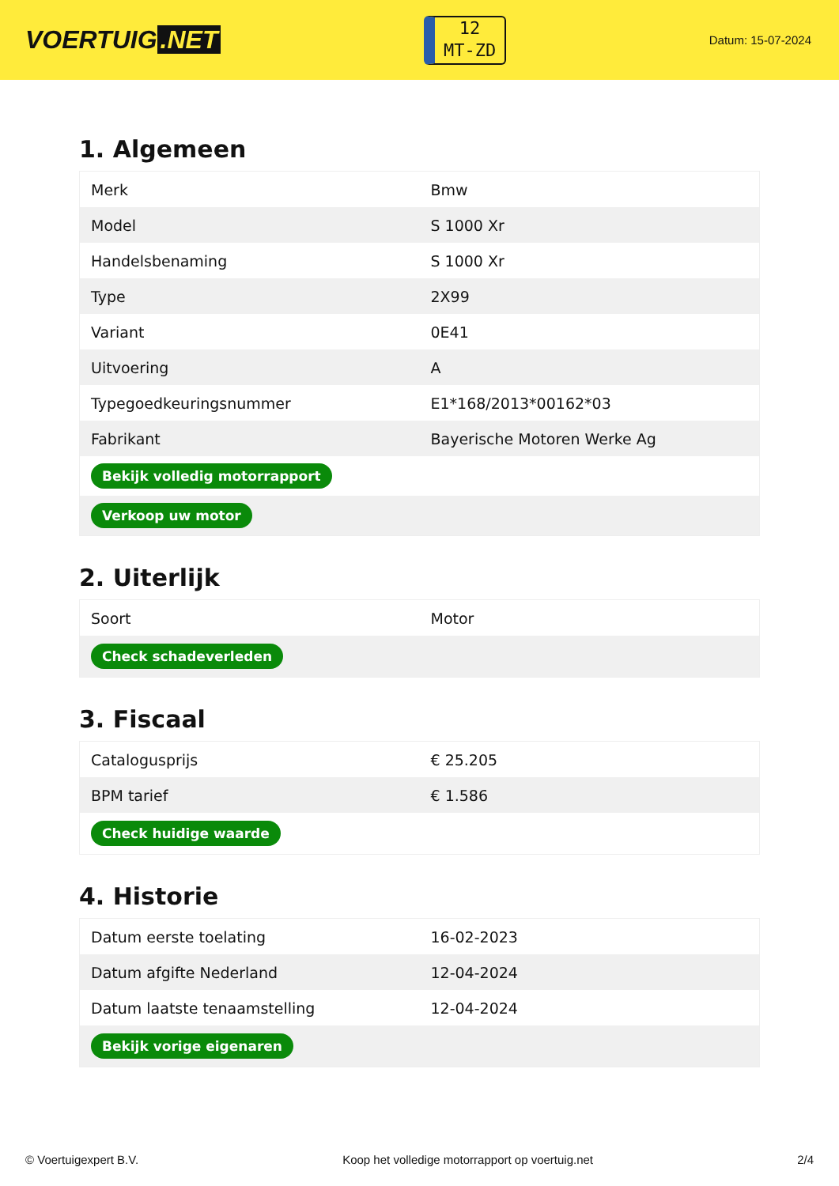VOERTUIG.NET
12
MT-ZD
Datum: 15-07-2024
1. Algemeen
| Merk | Bmw |
| Model | S 1000 Xr |
| Handelsbenaming | S 1000 Xr |
| Type | 2X99 |
| Variant | 0E41 |
| Uitvoering | A |
| Typegoedkeuringsnummer | E1*168/2013*00162*03 |
| Fabrikant | Bayerische Motoren Werke Ag |
| Bekijk volledig motorrapport | |
| Verkoop uw motor | |
2. Uiterlijk
| Soort | Motor |
| Check schadeverleden | |
3. Fiscaal
| Catalogusprijs | € 25.205 |
| BPM tarief | € 1.586 |
| Check huidige waarde | |
4. Historie
| Datum eerste toelating | 16-02-2023 |
| Datum afgifte Nederland | 12-04-2024 |
| Datum laatste tenaamstelling | 12-04-2024 |
| Bekijk vorige eigenaren | |
© Voertuigexpert B.V. Koop het volledige motorrapport op voertuig.net 2/4